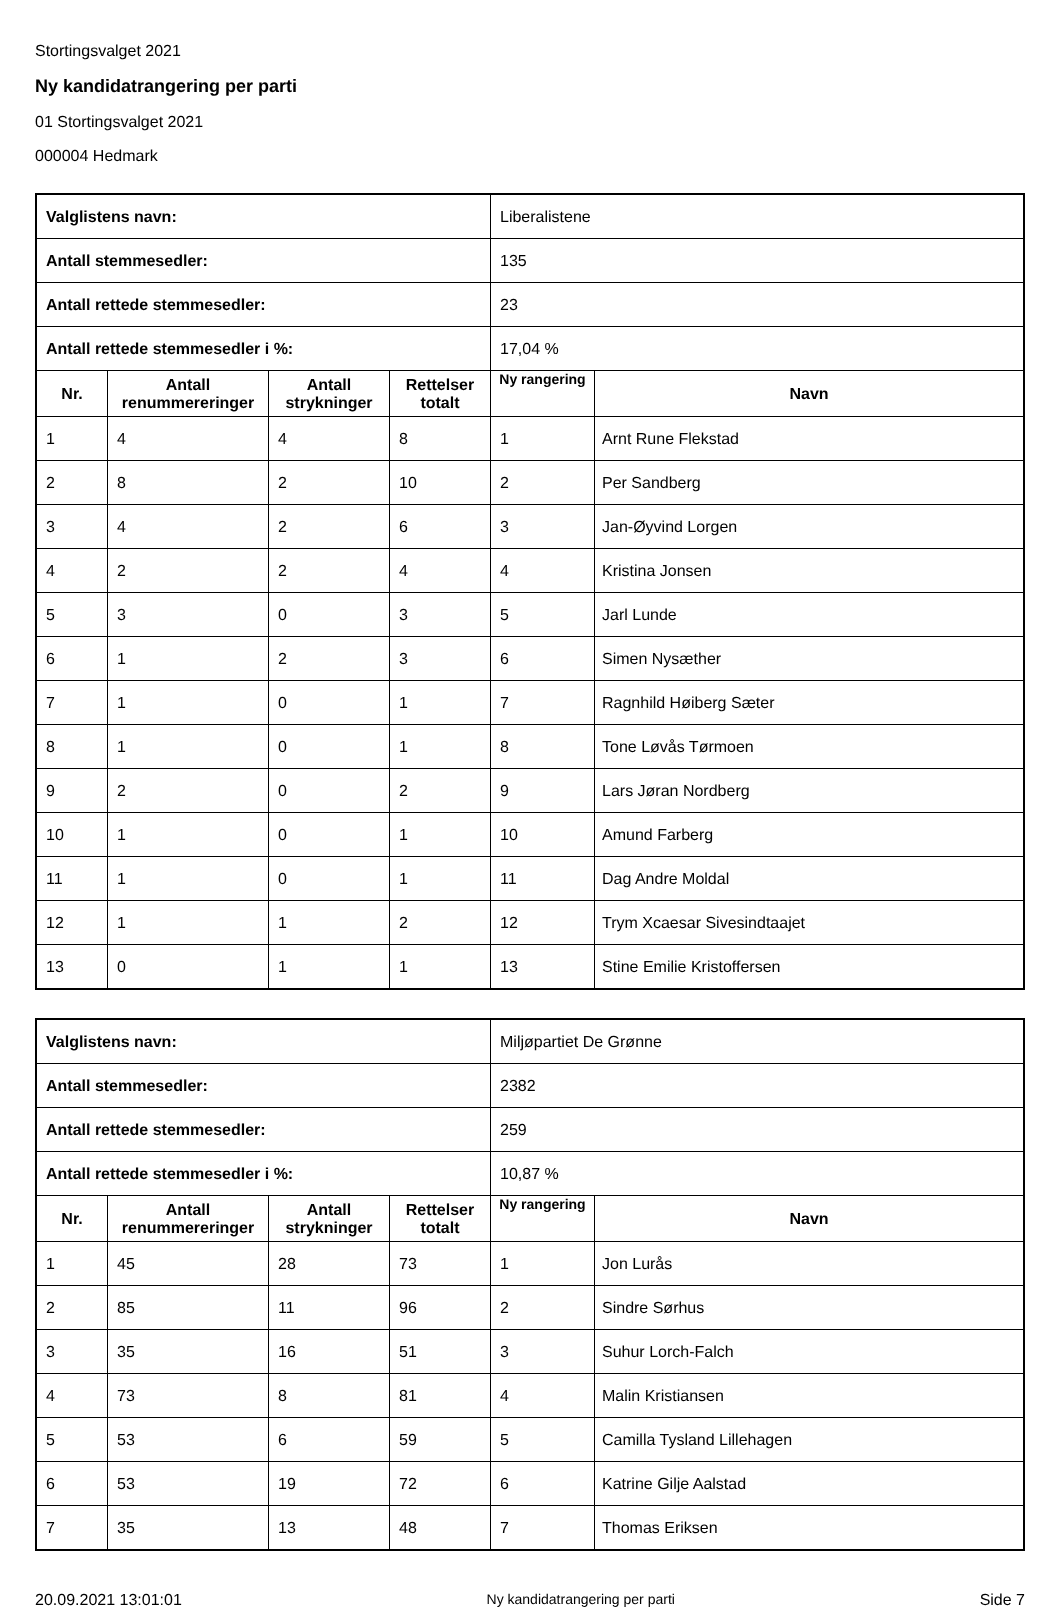Stortingsvalget 2021
Ny kandidatrangering per parti
01 Stortingsvalget 2021
000004 Hedmark
| Valglistens navn: | | | | Liberalistene | |
| Antall stemmesedler: | | | | 135 | |
| Antall rettede stemmesedler: | | | | 23 | |
| Antall rettede stemmesedler i %: | | | | 17,04 % | |
| Nr. | Antall renummereringer | Antall strykninger | Rettelser totalt | Ny rangering | Navn |
| 1 | 4 | 4 | 8 | 1 | Arnt Rune Flekstad |
| 2 | 8 | 2 | 10 | 2 | Per Sandberg |
| 3 | 4 | 2 | 6 | 3 | Jan-Øyvind Lorgen |
| 4 | 2 | 2 | 4 | 4 | Kristina Jonsen |
| 5 | 3 | 0 | 3 | 5 | Jarl Lunde |
| 6 | 1 | 2 | 3 | 6 | Simen Nysæther |
| 7 | 1 | 0 | 1 | 7 | Ragnhild Høiberg Sæter |
| 8 | 1 | 0 | 1 | 8 | Tone Løvås Tørmoen |
| 9 | 2 | 0 | 2 | 9 | Lars Jøran Nordberg |
| 10 | 1 | 0 | 1 | 10 | Amund Farberg |
| 11 | 1 | 0 | 1 | 11 | Dag Andre Moldal |
| 12 | 1 | 1 | 2 | 12 | Trym Xcaesar Sivesindtaajet |
| 13 | 0 | 1 | 1 | 13 | Stine Emilie Kristoffersen |
| Valglistens navn: | | | | Miljøpartiet De Grønne | |
| Antall stemmesedler: | | | | 2382 | |
| Antall rettede stemmesedler: | | | | 259 | |
| Antall rettede stemmesedler i %: | | | | 10,87 % | |
| Nr. | Antall renummereringer | Antall strykninger | Rettelser totalt | Ny rangering | Navn |
| 1 | 45 | 28 | 73 | 1 | Jon Lurås |
| 2 | 85 | 11 | 96 | 2 | Sindre Sørhus |
| 3 | 35 | 16 | 51 | 3 | Suhur Lorch-Falch |
| 4 | 73 | 8 | 81 | 4 | Malin Kristiansen |
| 5 | 53 | 6 | 59 | 5 | Camilla Tysland Lillehagen |
| 6 | 53 | 19 | 72 | 6 | Katrine Gilje Aalstad |
| 7 | 35 | 13 | 48 | 7 | Thomas Eriksen |
20.09.2021 13:01:01 Ny kandidatrangering per parti Side 7